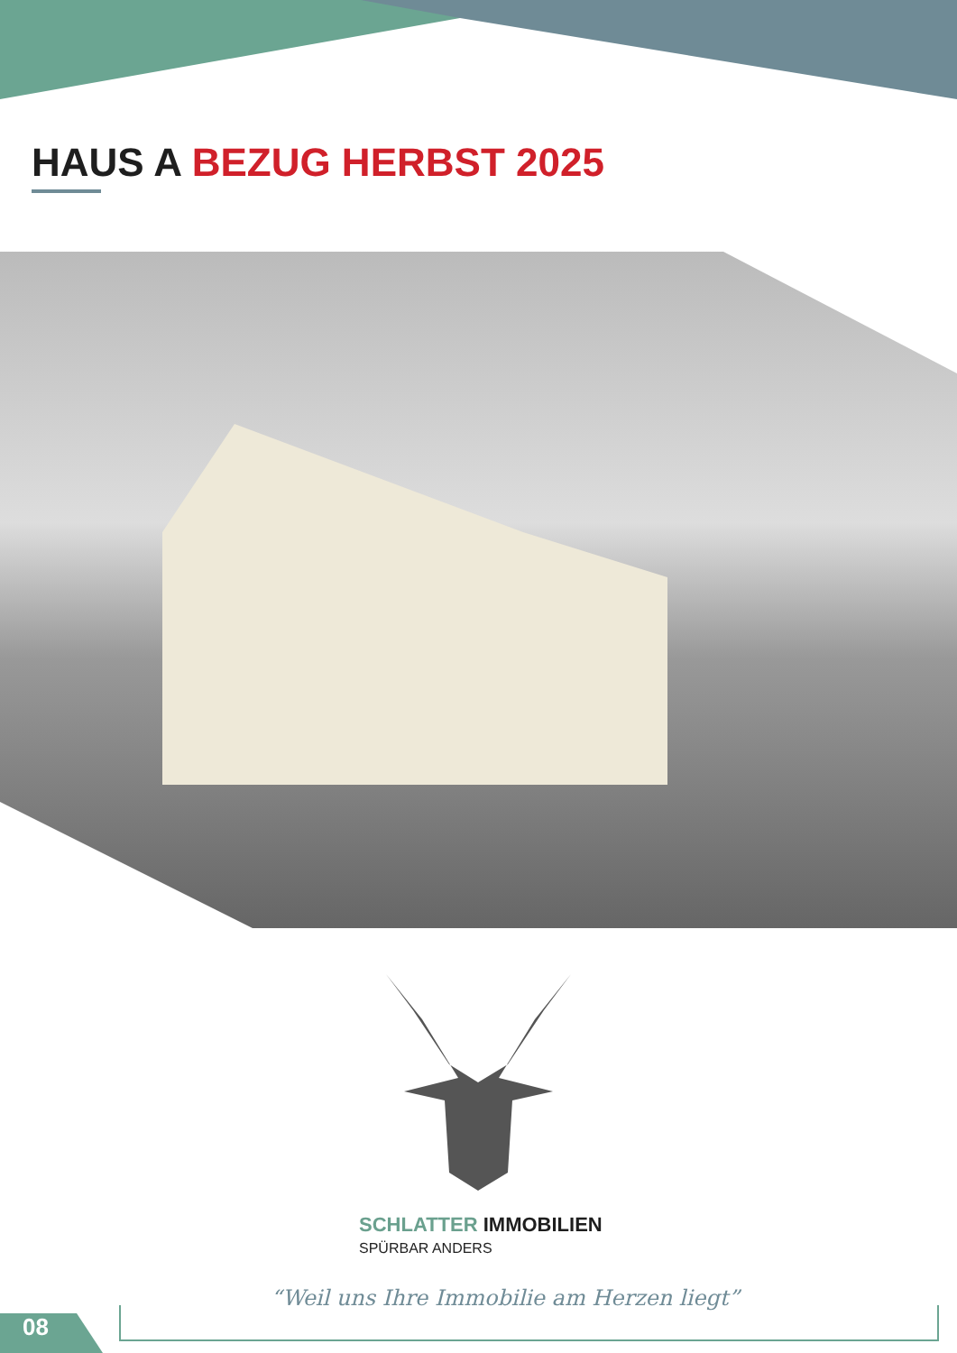HAUS A BEZUG HERBST 2025
SCHLATTER IMMOBILIEN
SPÜRBAR ANDERS
“Weil uns Ihre Immobilie am Herzen liegt”
08